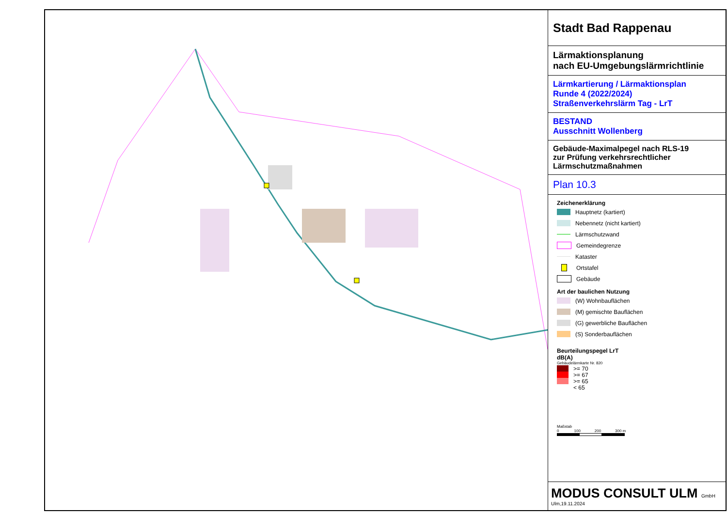Stadt Bad Rappenau
Lärmaktionsplanung
nach EU-Umgebungslärmrichtlinie
Lärmkartierung / Lärmaktionsplan
Runde 4 (2022/2024)
Straßenverkehrslärm Tag - LrT
BESTAND
Ausschnitt Wollenberg
Gebäude-Maximalpegel nach RLS-19
zur Prüfung verkehrsrechtlicher
Lärmschutzmaßnahmen
Plan 10.3
Zeichenerklärung
Hauptnetz (kartiert)
Nebennetz (nicht kartiert)
Lärmschutzwand
Gemeindegrenze
Kataster
Ortstafel
Gebäude
Art der baulichen Nutzung
(W) Wohnbauflächen
(M) gemischte Bauflächen
(G) gewerbliche Bauflächen
(S) Sonderbauflächen
Beurteilungspegel LrT
dB(A)
Gebäudelärmkarte Nr. 820
>= 70
>= 67
>= 65
< 65
Maßstab
0 100 200 300 m
MODUS CONSULT ULM GmbH
Ulm,19.11.2024